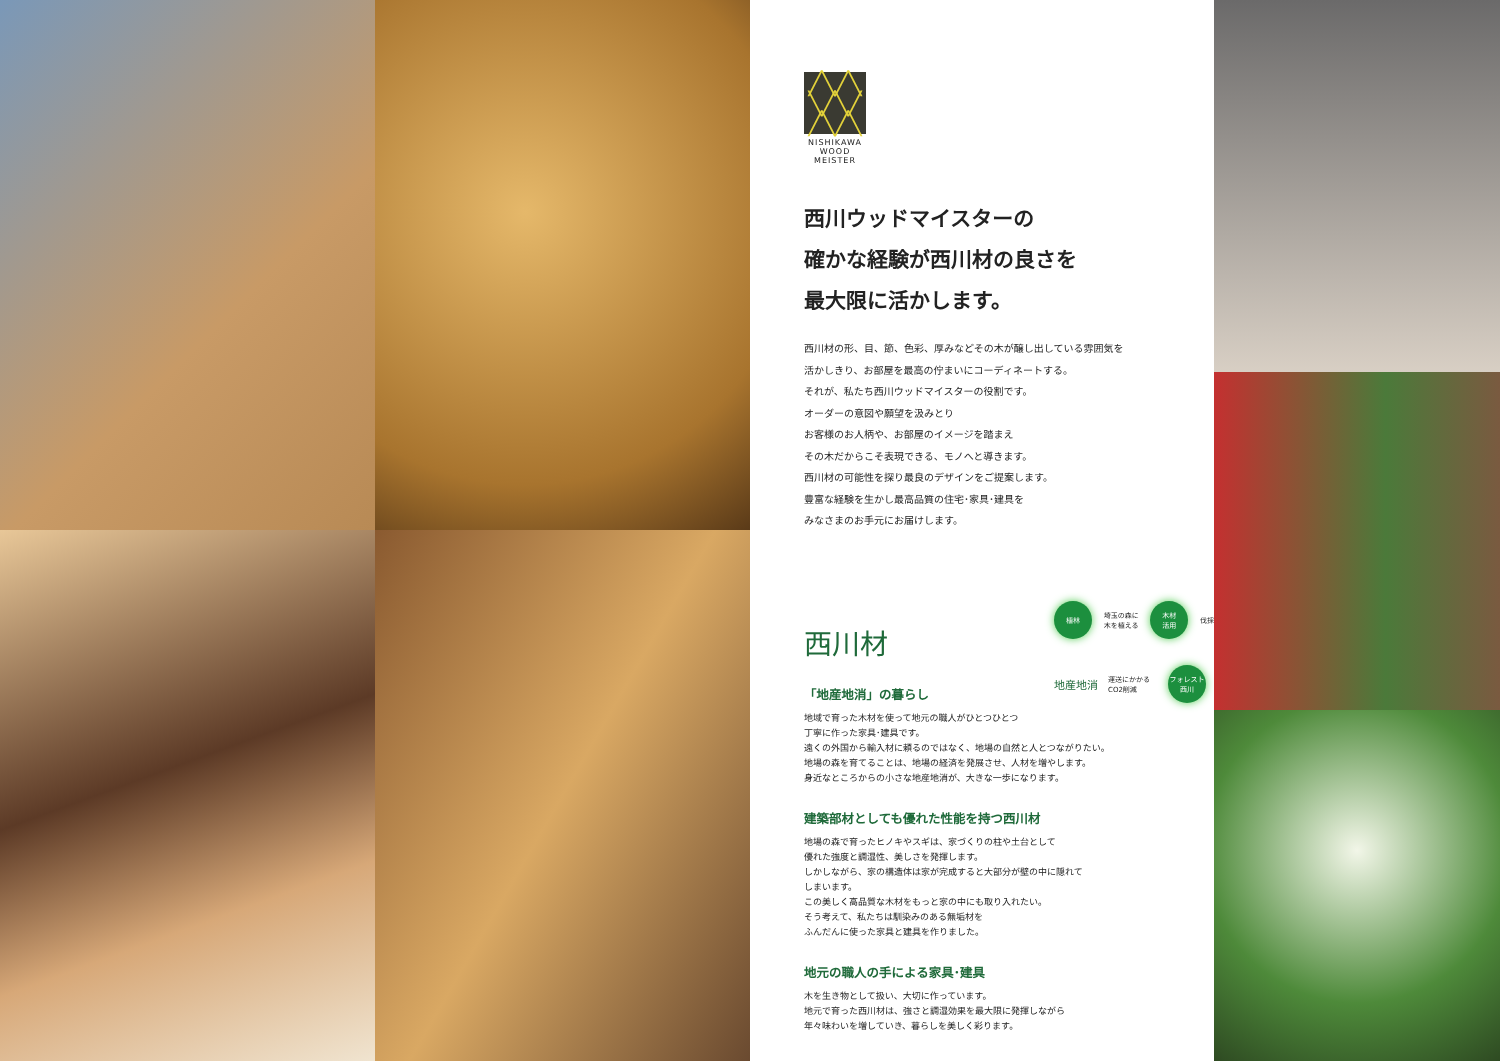╱╲╱╲
╲╱╲╱
╱╲╱╲
NISHIKAWA WOOD MEISTER
西川ウッドマイスターの
確かな経験が西川材の良さを
最大限に活かします。
西川材の形、目、節、色彩、厚みなどその木が醸し出している雰囲気を
活かしきり、お部屋を最高の佇まいにコーディネートする。
それが、私たち西川ウッドマイスターの役割です。
オーダーの意図や願望を汲みとり
お客様のお人柄や、お部屋のイメージを踏まえ
その木だからこそ表現できる、モノへと導きます。
西川材の可能性を探り最良のデザインをご提案します。
豊富な経験を生かし最高品質の住宅･家具･建具を
みなさまのお手元にお届けします。
西川材
「地産地消」の暮らし
植林
埼玉の森に
木を植える
木材
活用
伐採 地産地消 運送にかかる
CO2削減
フォレスト
西川
地域で育った木材を使って地元の職人がひとつひとつ
丁寧に作った家具･建具です。
遠くの外国から輸入材に頼るのではなく、地場の自然と人とつながりたい。
地場の森を育てることは、地場の経済を発展させ、人材を増やします。
身近なところからの小さな地産地消が、大きな一歩になります。
建築部材としても優れた性能を持つ西川材
地場の森で育ったヒノキやスギは、家づくりの柱や土台として
優れた強度と調湿性、美しさを発揮します。
しかしながら、家の構造体は家が完成すると大部分が壁の中に隠れて
しまいます。
この美しく高品質な木材をもっと家の中にも取り入れたい。
そう考えて、私たちは馴染みのある無垢材を
ふんだんに使った家具と建具を作りました。
地元の職人の手による家具･建具
木を生き物として扱い、大切に作っています。
地元で育った西川材は、強さと調湿効果を最大限に発揮しながら
年々味わいを増していき、暮らしを美しく彩ります。